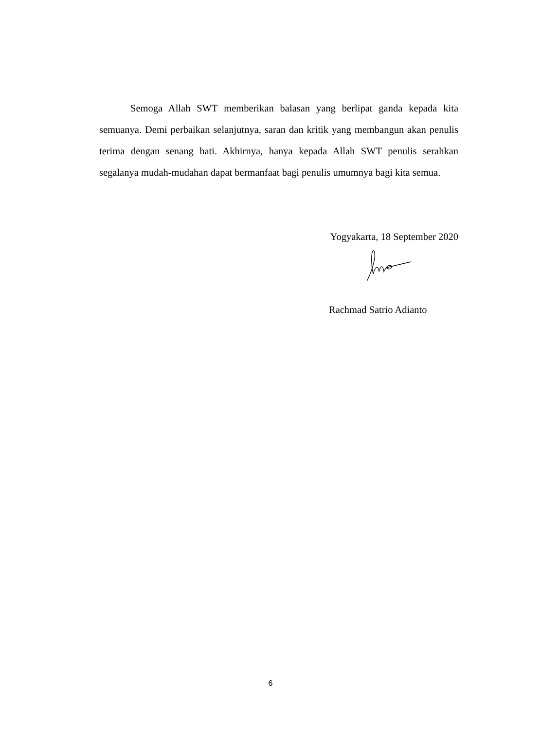Semoga Allah SWT memberikan balasan yang berlipat ganda kepada kita semuanya. Demi perbaikan selanjutnya, saran dan kritik yang membangun akan penulis terima dengan senang hati. Akhirnya, hanya kepada Allah SWT penulis serahkan segalanya mudah-mudahan dapat bermanfaat bagi penulis umumnya bagi kita semua.
Yogyakarta, 18 September 2020
Rachmad Satrio Adianto
6